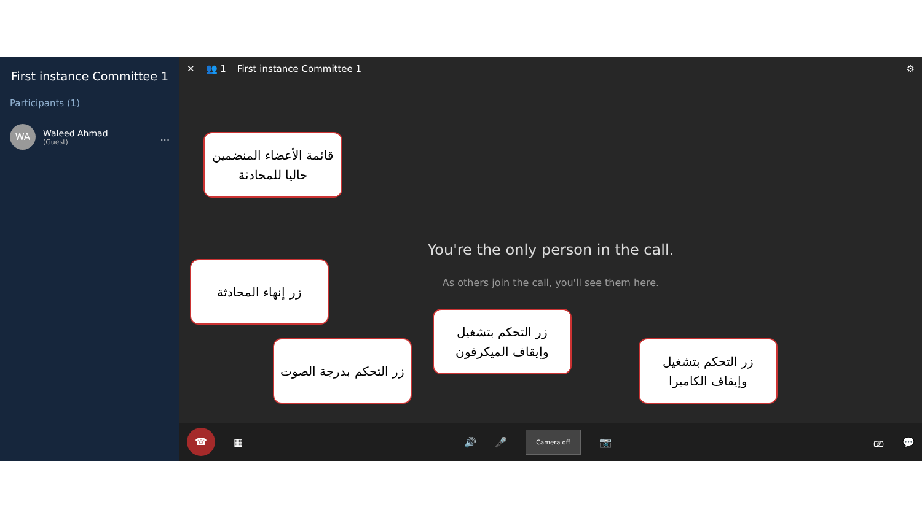First instance Committee 1
Participants (1)
WA
Waleed Ahmad
(Guest)
...
✕ 👥 1 First instance Committee 1 ⚙
You're the only person in the call.
As others join the call, you'll see them here.
☎
▦ 🔊 🎤 Camera off 📷 ⎚ 💬
قائمة الأعضاء المنضمين حاليا للمحادثة
زر إنهاء المحادثة
زر التحكم بدرجة الصوت
زر التحكم بتشغيل وإيقاف الميكرفون
زر التحكم بتشغيل وإيقاف الكاميرا